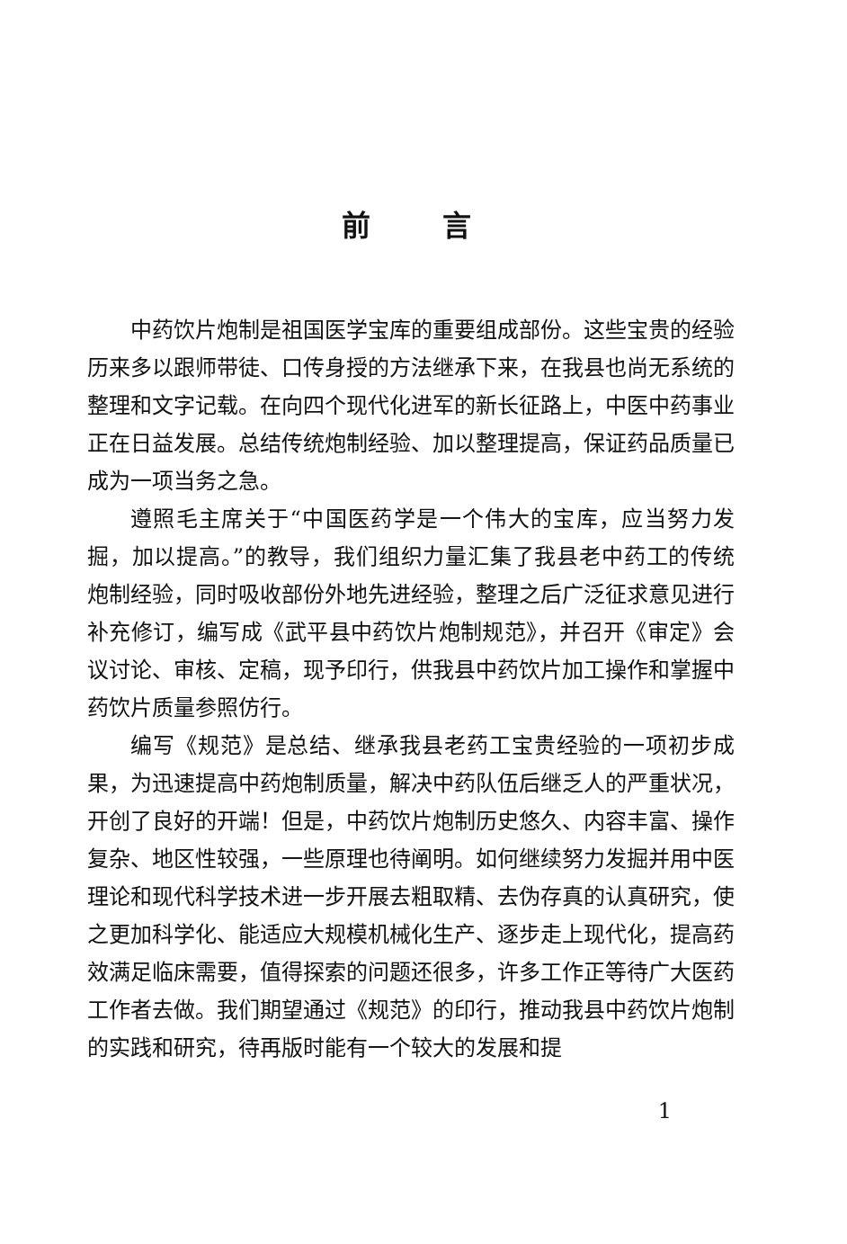前言
中药饮片炮制是祖国医学宝库的重要组成部份。这些宝贵的经验历来多以跟师带徒、口传身授的方法继承下来，在我县也尚无系统的整理和文字记载。在向四个现代化进军的新长征路上，中医中药事业正在日益发展。总结传统炮制经验、加以整理提高，保证药品质量已成为一项当务之急。
遵照毛主席关于“中国医药学是一个伟大的宝库，应当努力发掘，加以提高。”的教导，我们组织力量汇集了我县老中药工的传统炮制经验，同时吸收部份外地先进经验，整理之后广泛征求意见进行补充修订，编写成《武平县中药饮片炮制规范》，并召开《审定》会议讨论、审核、定稿，现予印行，供我县中药饮片加工操作和掌握中药饮片质量参照仿行。
编写《规范》是总结、继承我县老药工宝贵经验的一项初步成果，为迅速提高中药炮制质量，解决中药队伍后继乏人的严重状况，开创了良好的开端！但是，中药饮片炮制历史悠久、内容丰富、操作复杂、地区性较强，一些原理也待阐明。如何继续努力发掘并用中医理论和现代科学技术进一步开展去粗取精、去伪存真的认真研究，使之更加科学化、能适应大规模机械化生产、逐步走上现代化，提高药效满足临床需要，值得探索的问题还很多，许多工作正等待广大医药工作者去做。我们期望通过《规范》的印行，推动我县中药饮片炮制的实践和研究，待再版时能有一个较大的发展和提
1